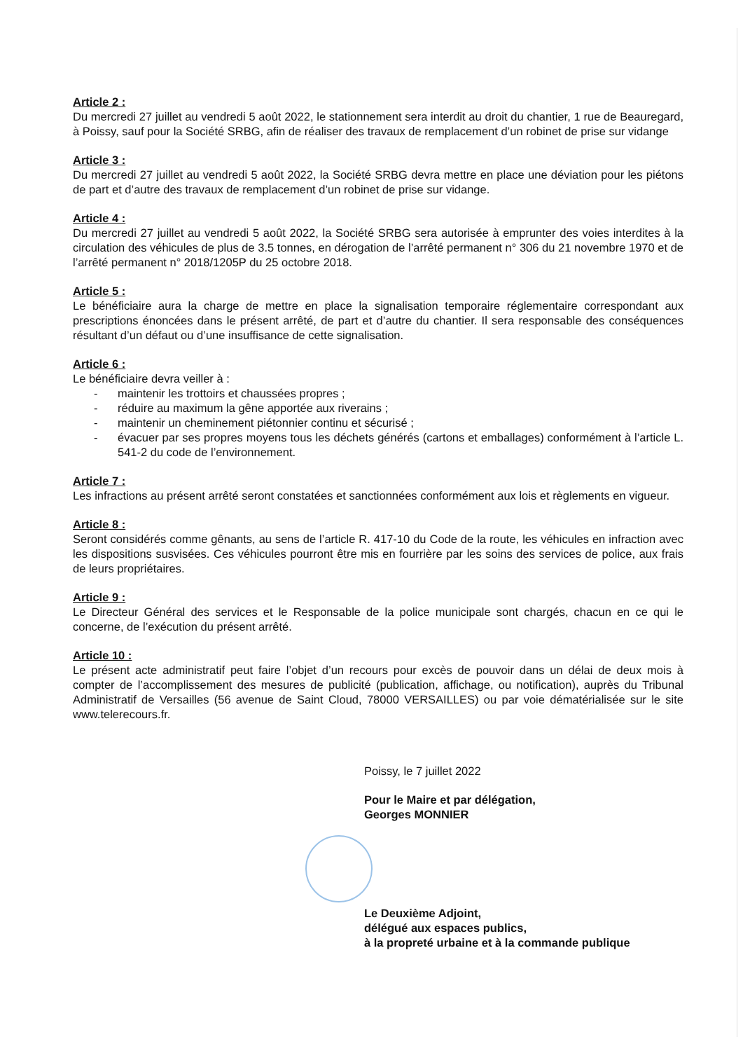Article 2 :
Du mercredi 27 juillet au vendredi 5 août 2022, le stationnement sera interdit au droit du chantier, 1 rue de Beauregard, à Poissy, sauf pour la Société SRBG, afin de réaliser des travaux de remplacement d’un robinet de prise sur vidange
Article 3 :
Du mercredi 27 juillet au vendredi 5 août 2022, la Société SRBG devra mettre en place une déviation pour les piétons de part et d’autre des travaux de remplacement d’un robinet de prise sur vidange.
Article 4 :
Du mercredi 27 juillet au vendredi 5 août 2022, la Société SRBG sera autorisée à emprunter des voies interdites à la circulation des véhicules de plus de 3.5 tonnes, en dérogation de l’arrêté permanent n° 306 du 21 novembre 1970 et de l’arrêté permanent n° 2018/1205P du 25 octobre 2018.
Article 5 :
Le bénéficiaire aura la charge de mettre en place la signalisation temporaire réglementaire correspondant aux prescriptions énoncées dans le présent arrêté, de part et d’autre du chantier. Il sera responsable des conséquences résultant d’un défaut ou d’une insuffisance de cette signalisation.
Article 6 :
Le bénéficiaire devra veiller à :
- maintenir les trottoirs et chaussées propres ;
- réduire au maximum la gêne apportée aux riverains ;
- maintenir un cheminement piétonnier continu et sécurisé ;
- évacuer par ses propres moyens tous les déchets générés (cartons et emballages) conformément à l’article L. 541-2 du code de l’environnement.
Article 7 :
Les infractions au présent arrêté seront constatées et sanctionnées conformément aux lois et règlements en vigueur.
Article 8 :
Seront considérés comme gênants, au sens de l’article R. 417-10 du Code de la route, les véhicules en infraction avec les dispositions susvisées. Ces véhicules pourront être mis en fourrière par les soins des services de police, aux frais de leurs propriétaires.
Article 9 :
Le Directeur Général des services et le Responsable de la police municipale sont chargés, chacun en ce qui le concerne, de l’exécution du présent arrêté.
Article 10 :
Le présent acte administratif peut faire l’objet d’un recours pour excès de pouvoir dans un délai de deux mois à compter de l’accomplissement des mesures de publicité (publication, affichage, ou notification), auprès du Tribunal Administratif de Versailles (56 avenue de Saint Cloud, 78000 VERSAILLES) ou par voie dématérialisée sur le site www.telerecours.fr.
Poissy, le 7 juillet 2022
Pour le Maire et par délégation,
Georges MONNIER
Le Deuxième Adjoint,
délégué aux espaces publics,
à la propreté urbaine et à la commande publique